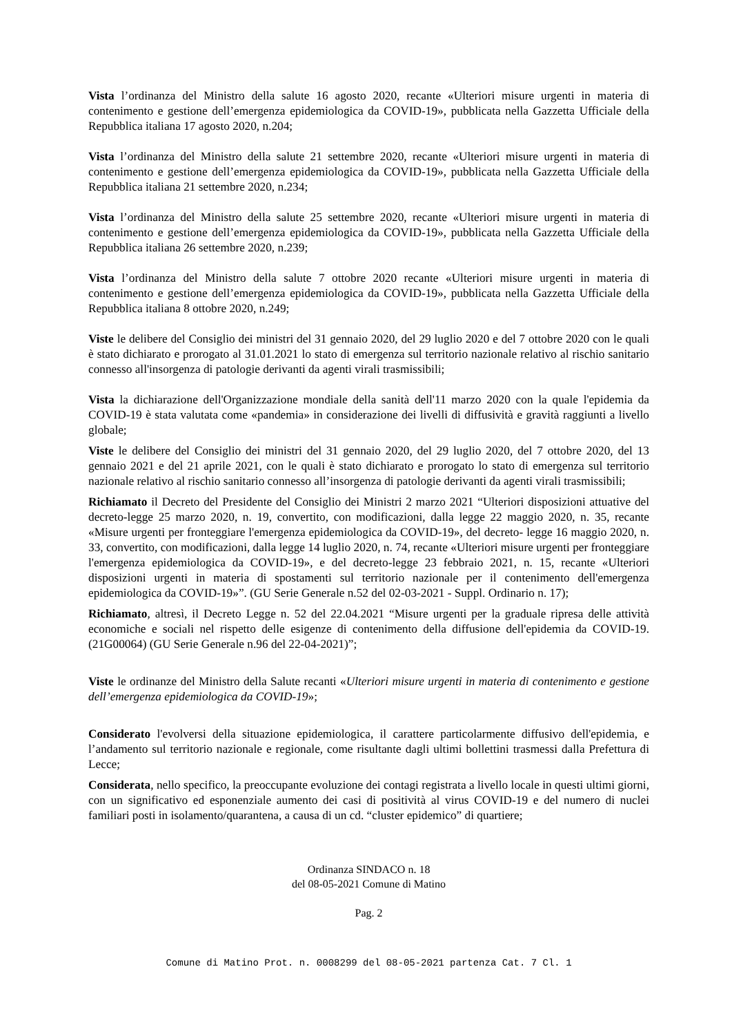Vista l’ordinanza del Ministro della salute 16 agosto 2020, recante «Ulteriori misure urgenti in materia di contenimento e gestione dell’emergenza epidemiologica da COVID-19», pubblicata nella Gazzetta Ufficiale della Repubblica italiana 17 agosto 2020, n.204;
Vista l’ordinanza del Ministro della salute 21 settembre 2020, recante «Ulteriori misure urgenti in materia di contenimento e gestione dell’emergenza epidemiologica da COVID-19», pubblicata nella Gazzetta Ufficiale della Repubblica italiana 21 settembre 2020, n.234;
Vista l’ordinanza del Ministro della salute 25 settembre 2020, recante «Ulteriori misure urgenti in materia di contenimento e gestione dell’emergenza epidemiologica da COVID-19», pubblicata nella Gazzetta Ufficiale della Repubblica italiana 26 settembre 2020, n.239;
Vista l’ordinanza del Ministro della salute 7 ottobre 2020 recante «Ulteriori misure urgenti in materia di contenimento e gestione dell’emergenza epidemiologica da COVID-19», pubblicata nella Gazzetta Ufficiale della Repubblica italiana 8 ottobre 2020, n.249;
Viste le delibere del Consiglio dei ministri del 31 gennaio 2020, del 29 luglio 2020 e del 7 ottobre 2020 con le quali è stato dichiarato e prorogato al 31.01.2021 lo stato di emergenza sul territorio nazionale relativo al rischio sanitario connesso all'insorgenza di patologie derivanti da agenti virali trasmissibili;
Vista la dichiarazione dell'Organizzazione mondiale della sanità dell'11 marzo 2020 con la quale l'epidemia da COVID-19 è stata valutata come «pandemia» in considerazione dei livelli di diffusività e gravità raggiunti a livello globale;
Viste le delibere del Consiglio dei ministri del 31 gennaio 2020, del 29 luglio 2020, del 7 ottobre 2020, del 13 gennaio 2021 e del 21 aprile 2021, con le quali è stato dichiarato e prorogato lo stato di emergenza sul territorio nazionale relativo al rischio sanitario connesso all’insorgenza di patologie derivanti da agenti virali trasmissibili;
Richiamato il Decreto del Presidente del Consiglio dei Ministri 2 marzo 2021 “Ulteriori disposizioni attuative del decreto-legge 25 marzo 2020, n. 19, convertito, con modificazioni, dalla legge 22 maggio 2020, n. 35, recante «Misure urgenti per fronteggiare l'emergenza epidemiologica da COVID-19», del decreto- legge 16 maggio 2020, n. 33, convertito, con modificazioni, dalla legge 14 luglio 2020, n. 74, recante «Ulteriori misure urgenti per fronteggiare l'emergenza epidemiologica da COVID-19», e del decreto-legge 23 febbraio 2021, n. 15, recante «Ulteriori disposizioni urgenti in materia di spostamenti sul territorio nazionale per il contenimento dell'emergenza epidemiologica da COVID-19»”. (GU Serie Generale n.52 del 02-03-2021 - Suppl. Ordinario n. 17);
Richiamato, altresì, il Decreto Legge n. 52 del 22.04.2021 “Misure urgenti per la graduale ripresa delle attività economiche e sociali nel rispetto delle esigenze di contenimento della diffusione dell'epidemia da COVID-19. (21G00064) (GU Serie Generale n.96 del 22-04-2021)”;
Viste le ordinanze del Ministro della Salute recanti «Ulteriori misure urgenti in materia di contenimento e gestione dell’emergenza epidemiologica da COVID-19»;
Considerato l'evolversi della situazione epidemiologica, il carattere particolarmente diffusivo dell'epidemia, e l’andamento sul territorio nazionale e regionale, come risultante dagli ultimi bollettini trasmessi dalla Prefettura di Lecce;
Considerata, nello specifico, la preoccupante evoluzione dei contagi registrata a livello locale in questi ultimi giorni, con un significativo ed esponenziale aumento dei casi di positività al virus COVID-19 e del numero di nuclei familiari posti in isolamento/quarantena, a causa di un cd. “cluster epidemico” di quartiere;
Ordinanza SINDACO n. 18
del 08-05-2021 Comune di Matino
Pag. 2
Comune di Matino Prot. n. 0008299 del 08-05-2021 partenza Cat. 7 Cl. 1